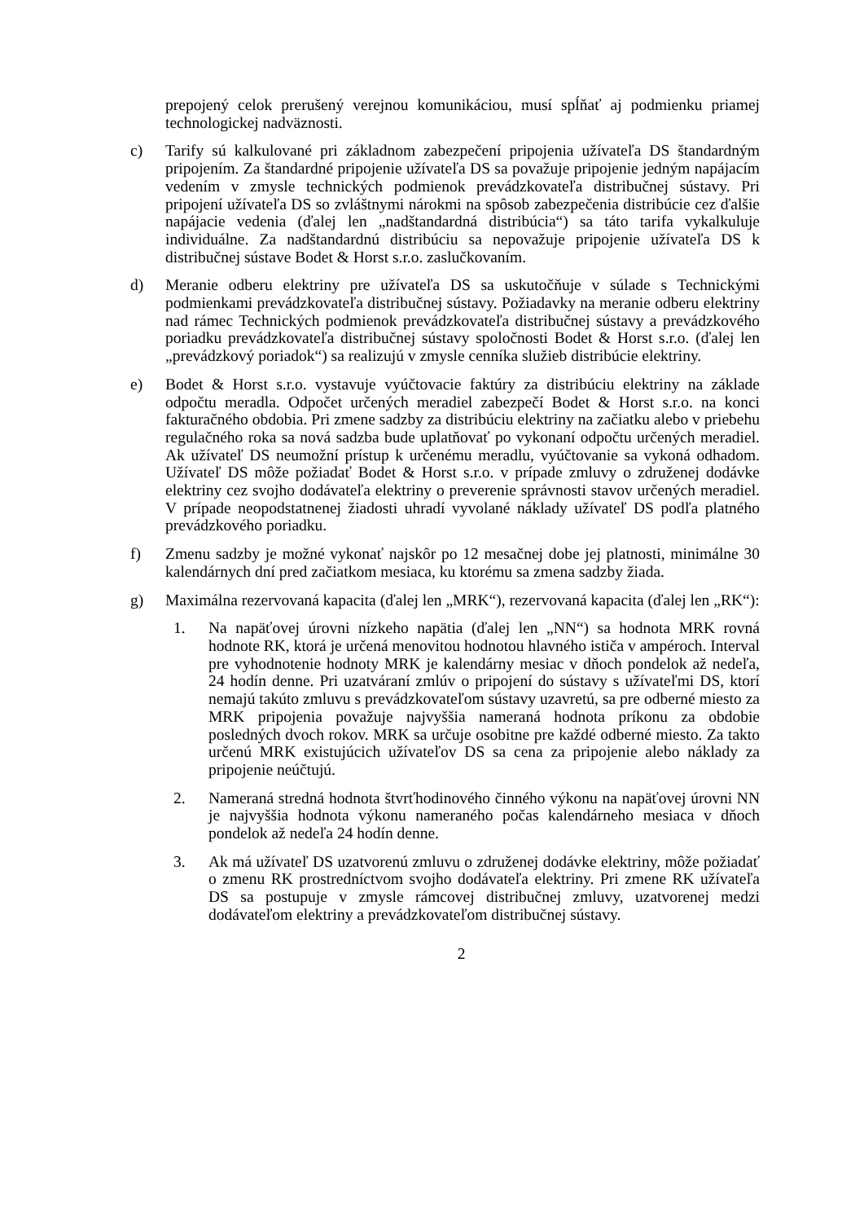prepojený celok prerušený verejnou komunikáciou, musí spĺňať aj podmienku priamej technologickej nadväznosti.
c) Tarify sú kalkulované pri základnom zabezpečení pripojenia užívateľa DS štandardným pripojením. Za štandardné pripojenie užívateľa DS sa považuje pripojenie jedným napájacím vedením v zmysle technických podmienok prevádzkovateľa distribučnej sústavy. Pri pripojení užívateľa DS so zvláštnymi nárokmi na spôsob zabezpečenia distribúcie cez ďalšie napájacie vedenia (ďalej len „nadštandardná distribúcia“) sa táto tarifa vykalkuluje individuálne. Za nadštandardnú distribúciu sa nepovažuje pripojenie užívateľa DS k distribučnej sústave Bodet & Horst s.r.o. zaslučkovaním.
d) Meranie odberu elektriny pre užívateľa DS sa uskutočňuje v súlade s Technickými podmienkami prevádzkovateľa distribučnej sústavy. Požiadavky na meranie odberu elektriny nad rámec Technických podmienok prevádzkovateľa distribučnej sústavy a prevádzkového poriadku prevádzkovateľa distribučnej sústavy spoločnosti Bodet & Horst s.r.o. (ďalej len „prevádzkový poriadok“) sa realizujú v zmysle cenníka služieb distribúcie elektriny.
e) Bodet & Horst s.r.o. vystavuje vyúčtovacie faktúry za distribúciu elektriny na základe odpočtu meradla. Odpočet určených meradiel zabezpečí Bodet & Horst s.r.o. na konci fakturačného obdobia. Pri zmene sadzby za distribúciu elektriny na začiatku alebo v priebehu regulačného roka sa nová sadzba bude uplatňovať po vykonaní odpočtu určených meradiel. Ak užívateľ DS neumožní prístup k určenému meradlu, vyúčtovanie sa vykoná odhadom. Užívateľ DS môže požiadať Bodet & Horst s.r.o. v prípade zmluvy o združenej dodávke elektriny cez svojho dodávateľa elektriny o preverenie správnosti stavov určených meradiel. V prípade neopodstatnenej žiadosti uhradí vyvolané náklady užívateľ DS podľa platného prevádzkového poriadku.
f) Zmenu sadzby je možné vykonať najskôr po 12 mesačnej dobe jej platnosti, minimálne 30 kalendárnych dní pred začiatkom mesiaca, ku ktorému sa zmena sadzby žiada.
g) Maximálna rezervovaná kapacita (ďalej len „MRK“), rezervovaná kapacita (ďalej len „RK“):
1. Na napäťovej úrovni nízkeho napätia (ďalej len „NN“) sa hodnota MRK rovná hodnote RK, ktorá je určená menovitou hodnotou hlavného ističa v ampéroch. Interval pre vyhodnotenie hodnoty MRK je kalendárny mesiac v dňoch pondelok až nedeľa, 24 hodín denne. Pri uzatváraní zmlúv o pripojení do sústavy s užívateľmi DS, ktorí nemajú takúto zmluvu s prevádzkovateľom sústavy uzavretú, sa pre odberné miesto za MRK pripojenia považuje najvyššia nameraná hodnota príkonu za obdobie posledných dvoch rokov. MRK sa určuje osobitne pre každé odberné miesto. Za takto určenú MRK existujúcich užívateľov DS sa cena za pripojenie alebo náklady za pripojenie neúčtujú.
2. Nameraná stredná hodnota štvrťhodinového činného výkonu na napäťovej úrovni NN je najvyššia hodnota výkonu nameraného počas kalendárneho mesiaca v dňoch pondelok až nedeľa 24 hodín denne.
3. Ak má užívateľ DS uzatvorenú zmluvu o združenej dodávke elektriny, môže požiadať o zmenu RK prostredníctvom svojho dodávateľa elektriny. Pri zmene RK užívateľa DS sa postupuje v zmysle rámcovej distribučnej zmluvy, uzatvorenej medzi dodávateľom elektriny a prevádzkovateľom distribučnej sústavy.
2